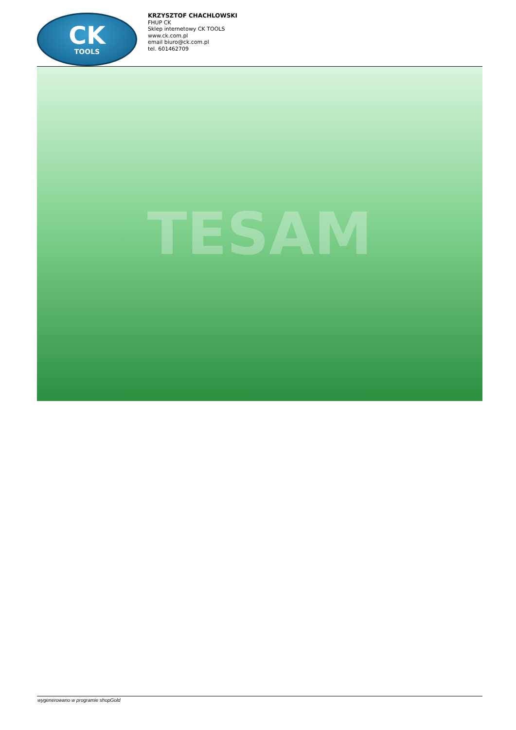CK
TOOLS
KRZYSZTOF CHACHLOWSKI
FHUP CK
Sklep internetowy CK TOOLS
www.ck.com.pl
email biuro@ck.com.pl
tel. 601462709
TESAM
wygenerowano w programie shopGold